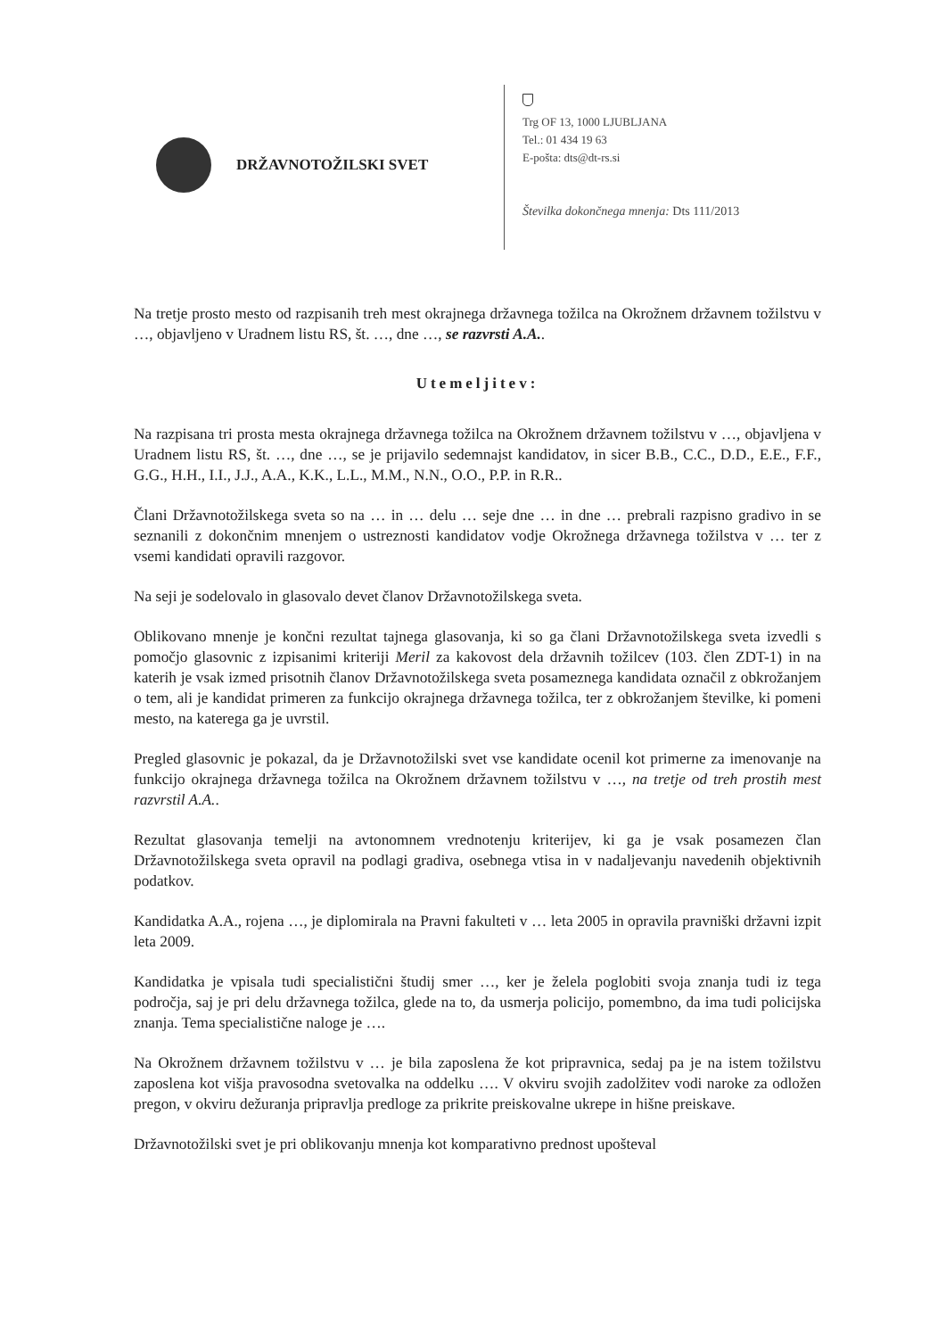DRŽAVNOTOŽILSKI SVET
Trg OF 13, 1000 LJUBLJANA
Tel.: 01 434 19 63
E-pošta: dts@dt-rs.si
Številka dokončnega mnenja: Dts 111/2013
Na tretje prosto mesto od razpisanih treh mest okrajnega državnega tožilca na Okrožnem državnem tožilstvu v …, objavljeno v Uradnem listu RS, št. …, dne …, se razvrsti A.A..
Utemeljitev:
Na razpisana tri prosta mesta okrajnega državnega tožilca na Okrožnem državnem tožilstvu v …, objavljena v Uradnem listu RS, št. …, dne …, se je prijavilo sedemnajst kandidatov, in sicer B.B., C.C., D.D., E.E., F.F., G.G., H.H., I.I., J.J., A.A., K.K., L.L., M.M., N.N., O.O., P.P. in R.R..
Člani Državnotožilskega sveta so na … in … delu … seje dne … in dne … prebrali razpisno gradivo in se seznanili z dokončnim mnenjem o ustreznosti kandidatov vodje Okrožnega državnega tožilstva v … ter z vsemi kandidati opravili razgovor.
Na seji je sodelovalo in glasovalo devet članov Državnotožilskega sveta.
Oblikovano mnenje je končni rezultat tajnega glasovanja, ki so ga člani Državnotožilskega sveta izvedli s pomočjo glasovnic z izpisanimi kriteriji Meril za kakovost dela državnih tožilcev (103. člen ZDT-1) in na katerih je vsak izmed prisotnih članov Državnotožilskega sveta posameznega kandidata označil z obkrožanjem o tem, ali je kandidat primeren za funkcijo okrajnega državnega tožilca, ter z obkrožanjem številke, ki pomeni mesto, na katerega ga je uvrstil.
Pregled glasovnic je pokazal, da je Državnotožilski svet vse kandidate ocenil kot primerne za imenovanje na funkcijo okrajnega državnega tožilca na Okrožnem državnem tožilstvu v …, na tretje od treh prostih mest razvrstil A.A..
Rezultat glasovanja temelji na avtonomnem vrednotenju kriterijev, ki ga je vsak posamezen član Državnotožilskega sveta opravil na podlagi gradiva, osebnega vtisa in v nadaljevanju navedenih objektivnih podatkov.
Kandidatka A.A., rojena …, je diplomirala na Pravni fakulteti v … leta 2005 in opravila pravniški državni izpit leta 2009.
Kandidatka je vpisala tudi specialistični študij smer …, ker je želela poglobiti svoja znanja tudi iz tega področja, saj je pri delu državnega tožilca, glede na to, da usmerja policijo, pomembno, da ima tudi policijska znanja. Tema specialistične naloge je ….
Na Okrožnem državnem tožilstvu v … je bila zaposlena že kot pripravnica, sedaj pa je na istem tožilstvu zaposlena kot višja pravosodna svetovalka na oddelku …. V okviru svojih zadolžitev vodi naroke za odložen pregon, v okviru dežuranja pripravlja predloge za prikrite preiskovalne ukrepe in hišne preiskave.
Državnotožilski svet je pri oblikovanju mnenja kot komparativno prednost upošteval